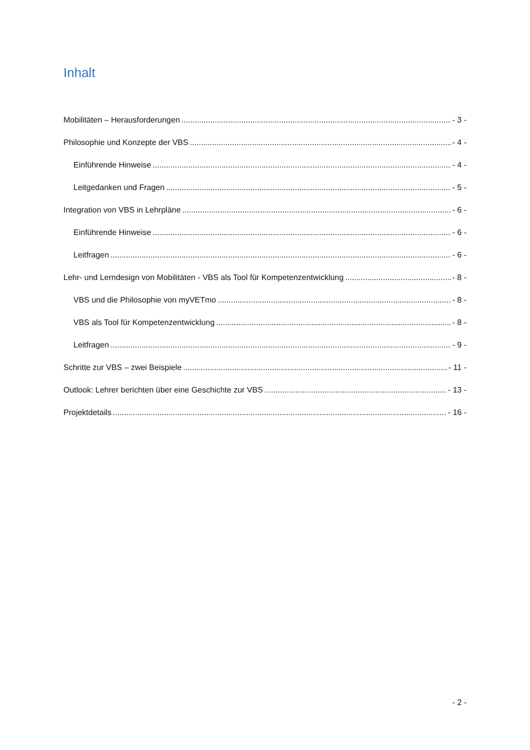Inhalt
Mobilitäten – Herausforderungen - 3 -
Philosophie und Konzepte der VBS - 4 -
Einführende Hinweise - 4 -
Leitgedanken und Fragen - 5 -
Integration von VBS in Lehrpläne - 6 -
Einführende Hinweise - 6 -
Leitfragen - 6 -
Lehr- und Lerndesign von Mobilitäten - VBS als Tool für Kompetenzentwicklung - 8 -
VBS und die Philosophie von myVETmo - 8 -
VBS als Tool für Kompetenzentwicklung - 8 -
Leitfragen - 9 -
Schritte zur VBS – zwei Beispiele - 11 -
Outlook: Lehrer berichten über eine Geschichte zur VBS - 13 -
Projektdetails - 16 -
- 2 -